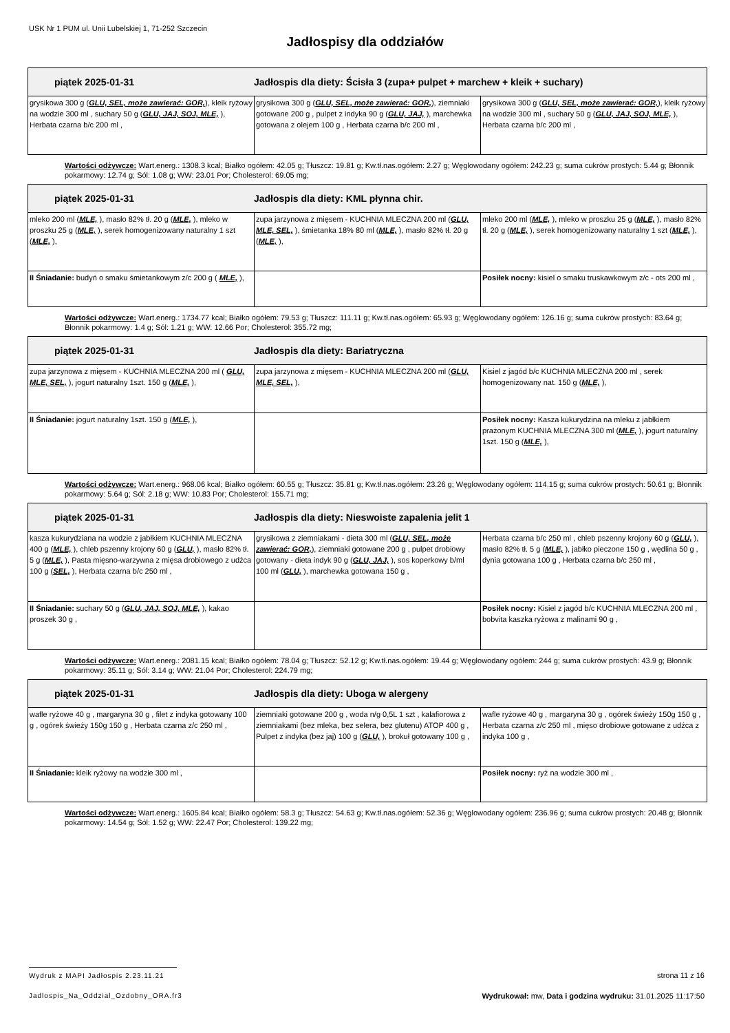USK Nr 1 PUM ul. Unii Lubelskiej 1, 71-252 Szczecin
Jadłospisy dla oddziałów
| piątek 2025-01-31 Jadłospis dla diety: Ścisła 3 (zupa+ pulpet + marchew + kleik + suchary) | | |
| grysikowa 300 g ( GLU, SEL, może zawierać: GOR, ), kleik ryżowy na wodzie 300 ml , suchary 50 g ( GLU, JAJ, SOJ, MLE, ), Herbata czarna b/c 200 ml , | grysikowa 300 g ( GLU, SEL, może zawierać: GOR, ), ziemniaki gotowane 200 g , pulpet z indyka 90 g ( GLU, JAJ, ), marchewka gotowana z olejem 100 g , Herbata czarna b/c 200 ml , | grysikowa 300 g ( GLU, SEL, może zawierać: GOR, ), kleik ryżowy na wodzie 300 ml , suchary 50 g ( GLU, JAJ, SOJ, MLE, ), Herbata czarna b/c 200 ml , |
Wartości odżywcze: Wart.energ.: 1308.3 kcal; Białko ogółem: 42.05 g; Tłuszcz: 19.81 g; Kw.tł.nas.ogółem: 2.27 g; Węglowodany ogółem: 242.23 g; suma cukrów prostych: 5.44 g; Błonnik pokarmowy: 12.74 g; Sól: 1.08 g; WW: 23.01 Por; Cholesterol: 69.05 mg;
| piątek 2025-01-31 Jadłospis dla diety: KML płynna chir. | | |
| mleko 200 ml ( MLE, ), masło 82% tł. 20 g ( MLE, ), mleko w proszku 25 g ( MLE, ), serek homogenizowany naturalny 1 szt ( MLE, ), | zupa jarzynowa z mięsem - KUCHNIA MLECZNA 200 ml ( GLU, MLE, SEL, ), śmietanka 18% 80 ml ( MLE, ), masło 82% tł. 20 g ( MLE, ), | mleko 200 ml ( MLE, ), mleko w proszku 25 g ( MLE, ), masło 82% tł. 20 g ( MLE, ), serek homogenizowany naturalny 1 szt ( MLE, ), |
| II Śniadanie: budyń o smaku śmietankowym z/c 200 g ( MLE, ), | | Posiłek nocny: kisiel o smaku truskawkowym z/c - ots 200 ml , |
Wartości odżywcze: Wart.energ.: 1734.77 kcal; Białko ogółem: 79.53 g; Tłuszcz: 111.11 g; Kw.tł.nas.ogółem: 65.93 g; Węglowodany ogółem: 126.16 g; suma cukrów prostych: 83.64 g; Błonnik pokarmowy: 1.4 g; Sól: 1.21 g; WW: 12.66 Por; Cholesterol: 355.72 mg;
| piątek 2025-01-31 Jadłospis dla diety: Bariatryczna | | |
| zupa jarzynowa z mięsem - KUCHNIA MLECZNA 200 ml ( GLU, MLE, SEL, ), jogurt naturalny 1szt. 150 g ( MLE, ), | zupa jarzynowa z mięsem - KUCHNIA MLECZNA 200 ml ( GLU, MLE, SEL, ), | Kisiel z jagód b/c KUCHNIA MLECZNA 200 ml , serek homogenizowany nat. 150 g ( MLE, ), |
| II Śniadanie: jogurt naturalny 1szt. 150 g ( MLE, ), | | Posiłek nocny: Kasza kukurydzina na mleku z jabłkiem prażonym KUCHNIA MLECZNA 300 ml ( MLE, ), jogurt naturalny 1szt. 150 g ( MLE, ), |
Wartości odżywcze: Wart.energ.: 968.06 kcal; Białko ogółem: 60.55 g; Tłuszcz: 35.81 g; Kw.tł.nas.ogółem: 23.26 g; Węglowodany ogółem: 114.15 g; suma cukrów prostych: 50.61 g; Błonnik pokarmowy: 5.64 g; Sól: 2.18 g; WW: 10.83 Por; Cholesterol: 155.71 mg;
| piątek 2025-01-31 Jadłospis dla diety: Nieswoiste zapalenia jelit 1 | | |
| kasza kukurydziana na wodzie z jabłkiem KUCHNIA MLECZNA 400 g ( MLE, ), chleb pszenny krojony 60 g ( GLU, ), masło 82% tł. 5 g ( MLE, ), Pasta mięsno-warzywna z mięsa drobiowego z udźca 100 g ( SEL, ), Herbata czarna b/c 250 ml , | grysikowa z ziemniakami - dieta 300 ml ( GLU, SEL, może zawierać: GOR, ), ziemniaki gotowane 200 g , pulpet drobiowy gotowany - dieta indyk 90 g ( GLU, JAJ, ), sos koperkowy b/ml 100 ml ( GLU, ), marchewka gotowana 150 g , | Herbata czarna b/c 250 ml , chleb pszenny krojony 60 g ( GLU, ), masło 82% tł. 5 g ( MLE, ), jabłko pieczone 150 g , wędlina 50 g , dynia gotowana 100 g , Herbata czarna b/c 250 ml , |
| II Śniadanie: suchary 50 g ( GLU, JAJ, SOJ, MLE, ), kakao proszek 30 g , | | Posiłek nocny: Kisiel z jagód b/c KUCHNIA MLECZNA 200 ml , bobvita kaszka ryżowa z malinami 90 g , |
Wartości odżywcze: Wart.energ.: 2081.15 kcal; Białko ogółem: 78.04 g; Tłuszcz: 52.12 g; Kw.tł.nas.ogółem: 19.44 g; Węglowodany ogółem: 244 g; suma cukrów prostych: 43.9 g; Błonnik pokarmowy: 35.11 g; Sól: 3.14 g; WW: 21.04 Por; Cholesterol: 224.79 mg;
| piątek 2025-01-31 Jadłospis dla diety: Uboga w alergeny | | |
| wafle ryżowe 40 g , margaryna 30 g , filet z indyka gotowany 100 g , ogórek świeży 150g 150 g , Herbata czarna z/c 250 ml , | ziemniaki gotowane 200 g , woda n/g 0,5L 1 szt , kalafiorowa z ziemniakami (bez mleka, bez selera, bez glutenu) ATOP 400 g , Pulpet z indyka (bez jaj) 100 g ( GLU, ), brokuł gotowany 100 g , | wafle ryżowe 40 g , margaryna 30 g , ogórek świeży 150g 150 g , Herbata czarna z/c 250 ml , mięso drobiowe gotowane z udźca z indyka 100 g , |
| II Śniadanie: kleik ryżowy na wodzie 300 ml , | | Posiłek nocny: ryż na wodzie 300 ml , |
Wartości odżywcze: Wart.energ.: 1605.84 kcal; Białko ogółem: 58.3 g; Tłuszcz: 54.63 g; Kw.tł.nas.ogółem: 52.36 g; Węglowodany ogółem: 236.96 g; suma cukrów prostych: 20.48 g; Błonnik pokarmowy: 14.54 g; Sól: 1.52 g; WW: 22.47 Por; Cholesterol: 139.22 mg;
Wydruk z MAPI Jadłospis 2.23.11.21
strona 11 z 16
Jadlospis_Na_Oddzial_Ozdobny_ORA.fr3
Wydrukował: mw, Data i godzina wydruku: 31.01.2025 11:17:50